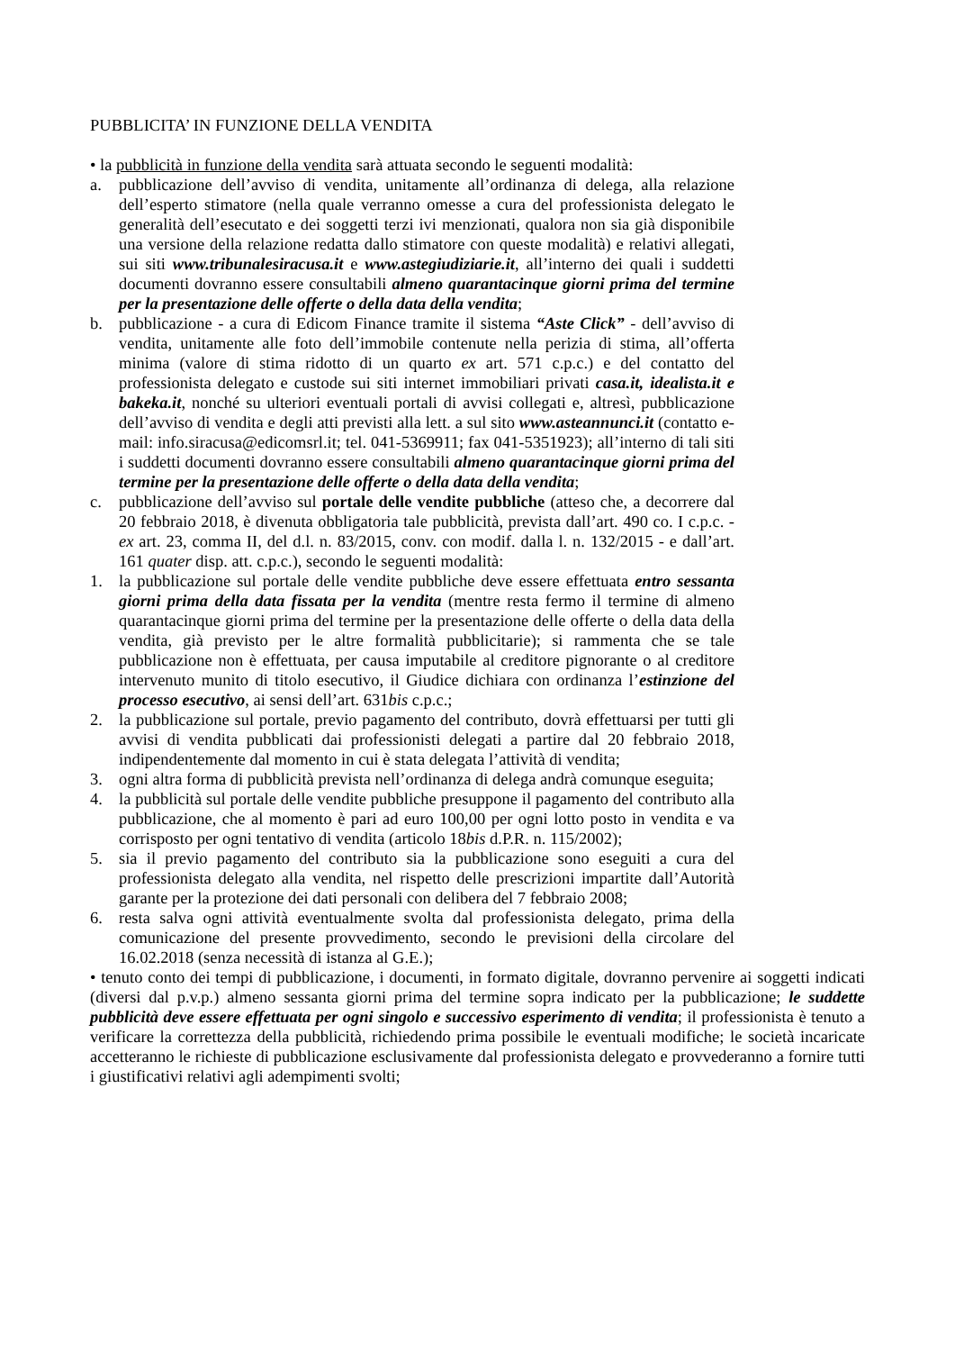PUBBLICITA’ IN FUNZIONE DELLA VENDITA
• la pubblicità in funzione della vendita sarà attuata secondo le seguenti modalità:
a. pubblicazione dell’avviso di vendita, unitamente all’ordinanza di delega, alla relazione dell’esperto stimatore (nella quale verranno omesse a cura del professionista delegato le generalità dell’esecutato e dei soggetti terzi ivi menzionati, qualora non sia già disponibile una versione della relazione redatta dallo stimatore con queste modalità) e relativi allegati, sui siti www.tribunalesiracusa.it e www.astegiudiziarie.it, all’interno dei quali i suddetti documenti dovranno essere consultabili almeno quarantacinque giorni prima del termine per la presentazione delle offerte o della data della vendita;
b. pubblicazione - a cura di Edicom Finance tramite il sistema “Aste Click” - dell’avviso di vendita, unitamente alle foto dell’immobile contenute nella perizia di stima, all’offerta minima (valore di stima ridotto di un quarto ex art. 571 c.p.c.) e del contatto del professionista delegato e custode sui siti internet immobiliari privati casa.it, idealista.it e bakeka.it, nonché su ulteriori eventuali portali di avvisi collegati e, altresì, pubblicazione dell’avviso di vendita e degli atti previsti alla lett. a sul sito www.asteannunci.it (contatto e-mail: info.siracusa@edicomsrl.it; tel. 041-5369911; fax 041-5351923); all’interno di tali siti i suddetti documenti dovranno essere consultabili almeno quarantacinque giorni prima del termine per la presentazione delle offerte o della data della vendita;
c. pubblicazione dell’avviso sul portale delle vendite pubbliche (atteso che, a decorrere dal 20 febbraio 2018, è divenuta obbligatoria tale pubblicità, prevista dall’art. 490 co. I c.p.c. - ex art. 23, comma II, del d.l. n. 83/2015, conv. con modif. dalla l. n. 132/2015 - e dall’art. 161 quater disp. att. c.p.c.), secondo le seguenti modalità:
1. la pubblicazione sul portale delle vendite pubbliche deve essere effettuata entro sessanta giorni prima della data fissata per la vendita (mentre resta fermo il termine di almeno quarantacinque giorni prima del termine per la presentazione delle offerte o della data della vendita, già previsto per le altre formalità pubblicitarie); si rammenta che se tale pubblicazione non è effettuata, per causa imputabile al creditore pignorante o al creditore intervenuto munito di titolo esecutivo, il Giudice dichiara con ordinanza l’estinzione del processo esecutivo, ai sensi dell’art. 631bis c.p.c.;
2. la pubblicazione sul portale, previo pagamento del contributo, dovrà effettuarsi per tutti gli avvisi di vendita pubblicati dai professionisti delegati a partire dal 20 febbraio 2018, indipendentemente dal momento in cui è stata delegata l’attività di vendita;
3. ogni altra forma di pubblicità prevista nell’ordinanza di delega andrà comunque eseguita;
4. la pubblicità sul portale delle vendite pubbliche presuppone il pagamento del contributo alla pubblicazione, che al momento è pari ad euro 100,00 per ogni lotto posto in vendita e va corrisposto per ogni tentativo di vendita (articolo 18bis d.P.R. n. 115/2002);
5. sia il previo pagamento del contributo sia la pubblicazione sono eseguiti a cura del professionista delegato alla vendita, nel rispetto delle prescrizioni impartite dall’Autorità garante per la protezione dei dati personali con delibera del 7 febbraio 2008;
6. resta salva ogni attività eventualmente svolta dal professionista delegato, prima della comunicazione del presente provvedimento, secondo le previsioni della circolare del 16.02.2018 (senza necessità di istanza al G.E.);
• tenuto conto dei tempi di pubblicazione, i documenti, in formato digitale, dovranno pervenire ai soggetti indicati (diversi dal p.v.p.) almeno sessanta giorni prima del termine sopra indicato per la pubblicazione; le suddette pubblicità deve essere effettuata per ogni singolo e successivo esperimento di vendita; il professionista è tenuto a verificare la correttezza della pubblicità, richiedendo prima possibile le eventuali modifiche; le società incaricate accetteranno le richieste di pubblicazione esclusivamente dal professionista delegato e provvederanno a fornire tutti i giustificativi relativi agli adempimenti svolti;